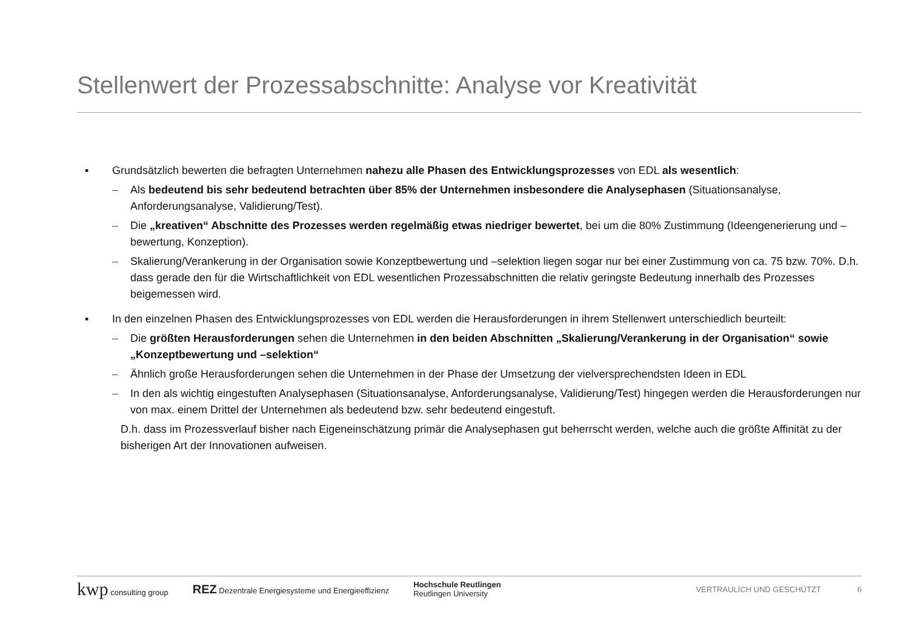Stellenwert der Prozessabschnitte: Analyse vor Kreativität
▪ Grundsätzlich bewerten die befragten Unternehmen nahezu alle Phasen des Entwicklungsprozesses von EDL als wesentlich:
– Als bedeutend bis sehr bedeutend betrachten über 85% der Unternehmen insbesondere die Analysephasen (Situationsanalyse, Anforderungsanalyse, Validierung/Test).
– Die „kreativen“ Abschnitte des Prozesses werden regelmäßig etwas niedriger bewertet, bei um die 80% Zustimmung (Ideengenerierung und –bewertung, Konzeption).
– Skalierung/Verankerung in der Organisation sowie Konzeptbewertung und –selektion liegen sogar nur bei einer Zustimmung von ca. 75 bzw. 70%. D.h. dass gerade den für die Wirtschaftlichkeit von EDL wesentlichen Prozessabschnitten die relativ geringste Bedeutung innerhalb des Prozesses beigemessen wird.
▪ In den einzelnen Phasen des Entwicklungsprozesses von EDL werden die Herausforderungen in ihrem Stellenwert unterschiedlich beurteilt:
– Die größten Herausforderungen sehen die Unternehmen in den beiden Abschnitten „Skalierung/Verankerung in der Organisation“ sowie „Konzeptbewertung und –selektion“
– Ähnlich große Herausforderungen sehen die Unternehmen in der Phase der Umsetzung der vielversprechendsten Ideen in EDL
– In den als wichtig eingestuften Analysephasen (Situationsanalyse, Anforderungsanalyse, Validierung/Test) hingegen werden die Herausforderungen nur von max. einem Drittel der Unternehmen als bedeutend bzw. sehr bedeutend eingestuft.
D.h. dass im Prozessverlauf bisher nach Eigeneinschätzung primär die Analysephasen gut beherrscht werden, welche auch die größte Affinität zu der bisherigen Art der Innovationen aufweisen.
kwp consulting group REZ Dezentrale Energiesysteme und Energieeffizienz Hochschule Reutlingen
Reutlingen University VERTRAULICH UND GESCHÜTZT 6